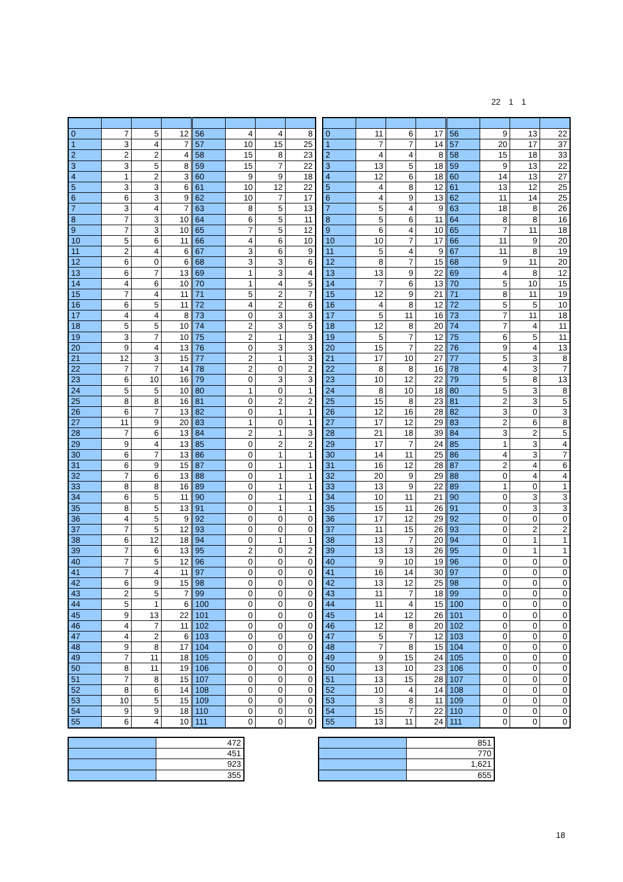22　1　1
| 0 | 7 | 5 | 12 | 56 | 4 | 4 | 8 |
| 1 | 3 | 4 | 7 | 57 | 10 | 15 | 25 |
| 2 | 2 | 2 | 4 | 58 | 15 | 8 | 23 |
| 3 | 3 | 5 | 8 | 59 | 15 | 7 | 22 |
| 4 | 1 | 2 | 3 | 60 | 9 | 9 | 18 |
| 5 | 3 | 3 | 6 | 61 | 10 | 12 | 22 |
| 6 | 6 | 3 | 9 | 62 | 10 | 7 | 17 |
| 7 | 3 | 4 | 7 | 63 | 8 | 5 | 13 |
| 8 | 7 | 3 | 10 | 64 | 6 | 5 | 11 |
| 9 | 7 | 3 | 10 | 65 | 7 | 5 | 12 |
| 10 | 5 | 6 | 11 | 66 | 4 | 6 | 10 |
| 11 | 2 | 4 | 6 | 67 | 3 | 6 | 9 |
| 12 | 6 | 0 | 6 | 68 | 3 | 3 | 6 |
| 13 | 6 | 7 | 13 | 69 | 1 | 3 | 4 |
| 14 | 4 | 6 | 10 | 70 | 1 | 4 | 5 |
| 15 | 7 | 4 | 11 | 71 | 5 | 2 | 7 |
| 16 | 6 | 5 | 11 | 72 | 4 | 2 | 6 |
| 17 | 4 | 4 | 8 | 73 | 0 | 3 | 3 |
| 18 | 5 | 5 | 10 | 74 | 2 | 3 | 5 |
| 19 | 3 | 7 | 10 | 75 | 2 | 1 | 3 |
| 20 | 9 | 4 | 13 | 76 | 0 | 3 | 3 |
| 21 | 12 | 3 | 15 | 77 | 2 | 1 | 3 |
| 22 | 7 | 7 | 14 | 78 | 2 | 0 | 2 |
| 23 | 6 | 10 | 16 | 79 | 0 | 3 | 3 |
| 24 | 5 | 5 | 10 | 80 | 1 | 0 | 1 |
| 25 | 8 | 8 | 16 | 81 | 0 | 2 | 2 |
| 26 | 6 | 7 | 13 | 82 | 0 | 1 | 1 |
| 27 | 11 | 9 | 20 | 83 | 1 | 0 | 1 |
| 28 | 7 | 6 | 13 | 84 | 2 | 1 | 3 |
| 29 | 9 | 4 | 13 | 85 | 0 | 2 | 2 |
| 30 | 6 | 7 | 13 | 86 | 0 | 1 | 1 |
| 31 | 6 | 9 | 15 | 87 | 0 | 1 | 1 |
| 32 | 7 | 6 | 13 | 88 | 0 | 1 | 1 |
| 33 | 8 | 8 | 16 | 89 | 0 | 1 | 1 |
| 34 | 6 | 5 | 11 | 90 | 0 | 1 | 1 |
| 35 | 8 | 5 | 13 | 91 | 0 | 1 | 1 |
| 36 | 4 | 5 | 9 | 92 | 0 | 0 | 0 |
| 37 | 7 | 5 | 12 | 93 | 0 | 0 | 0 |
| 38 | 6 | 12 | 18 | 94 | 0 | 1 | 1 |
| 39 | 7 | 6 | 13 | 95 | 2 | 0 | 2 |
| 40 | 7 | 5 | 12 | 96 | 0 | 0 | 0 |
| 41 | 7 | 4 | 11 | 97 | 0 | 0 | 0 |
| 42 | 6 | 9 | 15 | 98 | 0 | 0 | 0 |
| 43 | 2 | 5 | 7 | 99 | 0 | 0 | 0 |
| 44 | 5 | 1 | 6 | 100 | 0 | 0 | 0 |
| 45 | 9 | 13 | 22 | 101 | 0 | 0 | 0 |
| 46 | 4 | 7 | 11 | 102 | 0 | 0 | 0 |
| 47 | 4 | 2 | 6 | 103 | 0 | 0 | 0 |
| 48 | 9 | 8 | 17 | 104 | 0 | 0 | 0 |
| 49 | 7 | 11 | 18 | 105 | 0 | 0 | 0 |
| 50 | 8 | 11 | 19 | 106 | 0 | 0 | 0 |
| 51 | 7 | 8 | 15 | 107 | 0 | 0 | 0 |
| 52 | 8 | 6 | 14 | 108 | 0 | 0 | 0 |
| 53 | 10 | 5 | 15 | 109 | 0 | 0 | 0 |
| 54 | 9 | 9 | 18 | 110 | 0 | 0 | 0 |
| 55 | 6 | 4 | 10 | 111 | 0 | 0 | 0 |
| 0 | 11 | 6 | 17 | 56 | 9 | 13 | 22 |
| 1 | 7 | 7 | 14 | 57 | 20 | 17 | 37 |
| 2 | 4 | 4 | 8 | 58 | 15 | 18 | 33 |
| 3 | 13 | 5 | 18 | 59 | 9 | 13 | 22 |
| 4 | 12 | 6 | 18 | 60 | 14 | 13 | 27 |
| 5 | 4 | 8 | 12 | 61 | 13 | 12 | 25 |
| 6 | 4 | 9 | 13 | 62 | 11 | 14 | 25 |
| 7 | 5 | 4 | 9 | 63 | 18 | 8 | 26 |
| 8 | 5 | 6 | 11 | 64 | 8 | 8 | 16 |
| 9 | 6 | 4 | 10 | 65 | 7 | 11 | 18 |
| 10 | 10 | 7 | 17 | 66 | 11 | 9 | 20 |
| 11 | 5 | 4 | 9 | 67 | 11 | 8 | 19 |
| 12 | 8 | 7 | 15 | 68 | 9 | 11 | 20 |
| 13 | 13 | 9 | 22 | 69 | 4 | 8 | 12 |
| 14 | 7 | 6 | 13 | 70 | 5 | 10 | 15 |
| 15 | 12 | 9 | 21 | 71 | 8 | 11 | 19 |
| 16 | 4 | 8 | 12 | 72 | 5 | 5 | 10 |
| 17 | 5 | 11 | 16 | 73 | 7 | 11 | 18 |
| 18 | 12 | 8 | 20 | 74 | 7 | 4 | 11 |
| 19 | 5 | 7 | 12 | 75 | 6 | 5 | 11 |
| 20 | 15 | 7 | 22 | 76 | 9 | 4 | 13 |
| 21 | 17 | 10 | 27 | 77 | 5 | 3 | 8 |
| 22 | 8 | 8 | 16 | 78 | 4 | 3 | 7 |
| 23 | 10 | 12 | 22 | 79 | 5 | 8 | 13 |
| 24 | 8 | 10 | 18 | 80 | 5 | 3 | 8 |
| 25 | 15 | 8 | 23 | 81 | 2 | 3 | 5 |
| 26 | 12 | 16 | 28 | 82 | 3 | 0 | 3 |
| 27 | 17 | 12 | 29 | 83 | 2 | 6 | 8 |
| 28 | 21 | 18 | 39 | 84 | 3 | 2 | 5 |
| 29 | 17 | 7 | 24 | 85 | 1 | 3 | 4 |
| 30 | 14 | 11 | 25 | 86 | 4 | 3 | 7 |
| 31 | 16 | 12 | 28 | 87 | 2 | 4 | 6 |
| 32 | 20 | 9 | 29 | 88 | 0 | 4 | 4 |
| 33 | 13 | 9 | 22 | 89 | 1 | 0 | 1 |
| 34 | 10 | 11 | 21 | 90 | 0 | 3 | 3 |
| 35 | 15 | 11 | 26 | 91 | 0 | 3 | 3 |
| 36 | 17 | 12 | 29 | 92 | 0 | 0 | 0 |
| 37 | 11 | 15 | 26 | 93 | 0 | 2 | 2 |
| 38 | 13 | 7 | 20 | 94 | 0 | 1 | 1 |
| 39 | 13 | 13 | 26 | 95 | 0 | 1 | 1 |
| 40 | 9 | 10 | 19 | 96 | 0 | 0 | 0 |
| 41 | 16 | 14 | 30 | 97 | 0 | 0 | 0 |
| 42 | 13 | 12 | 25 | 98 | 0 | 0 | 0 |
| 43 | 11 | 7 | 18 | 99 | 0 | 0 | 0 |
| 44 | 11 | 4 | 15 | 100 | 0 | 0 | 0 |
| 45 | 14 | 12 | 26 | 101 | 0 | 0 | 0 |
| 46 | 12 | 8 | 20 | 102 | 0 | 0 | 0 |
| 47 | 5 | 7 | 12 | 103 | 0 | 0 | 0 |
| 48 | 7 | 8 | 15 | 104 | 0 | 0 | 0 |
| 49 | 9 | 15 | 24 | 105 | 0 | 0 | 0 |
| 50 | 13 | 10 | 23 | 106 | 0 | 0 | 0 |
| 51 | 13 | 15 | 28 | 107 | 0 | 0 | 0 |
| 52 | 10 | 4 | 14 | 108 | 0 | 0 | 0 |
| 53 | 3 | 8 | 11 | 109 | 0 | 0 | 0 |
| 54 | 15 | 7 | 22 | 110 | 0 | 0 | 0 |
| 55 | 13 | 11 | 24 | 111 | 0 | 0 | 0 |
| | 472 |
| | 451 |
| | 923 |
| | 355 |
| | 851 |
| | 770 |
| | 1,621 |
| | 655 |
18